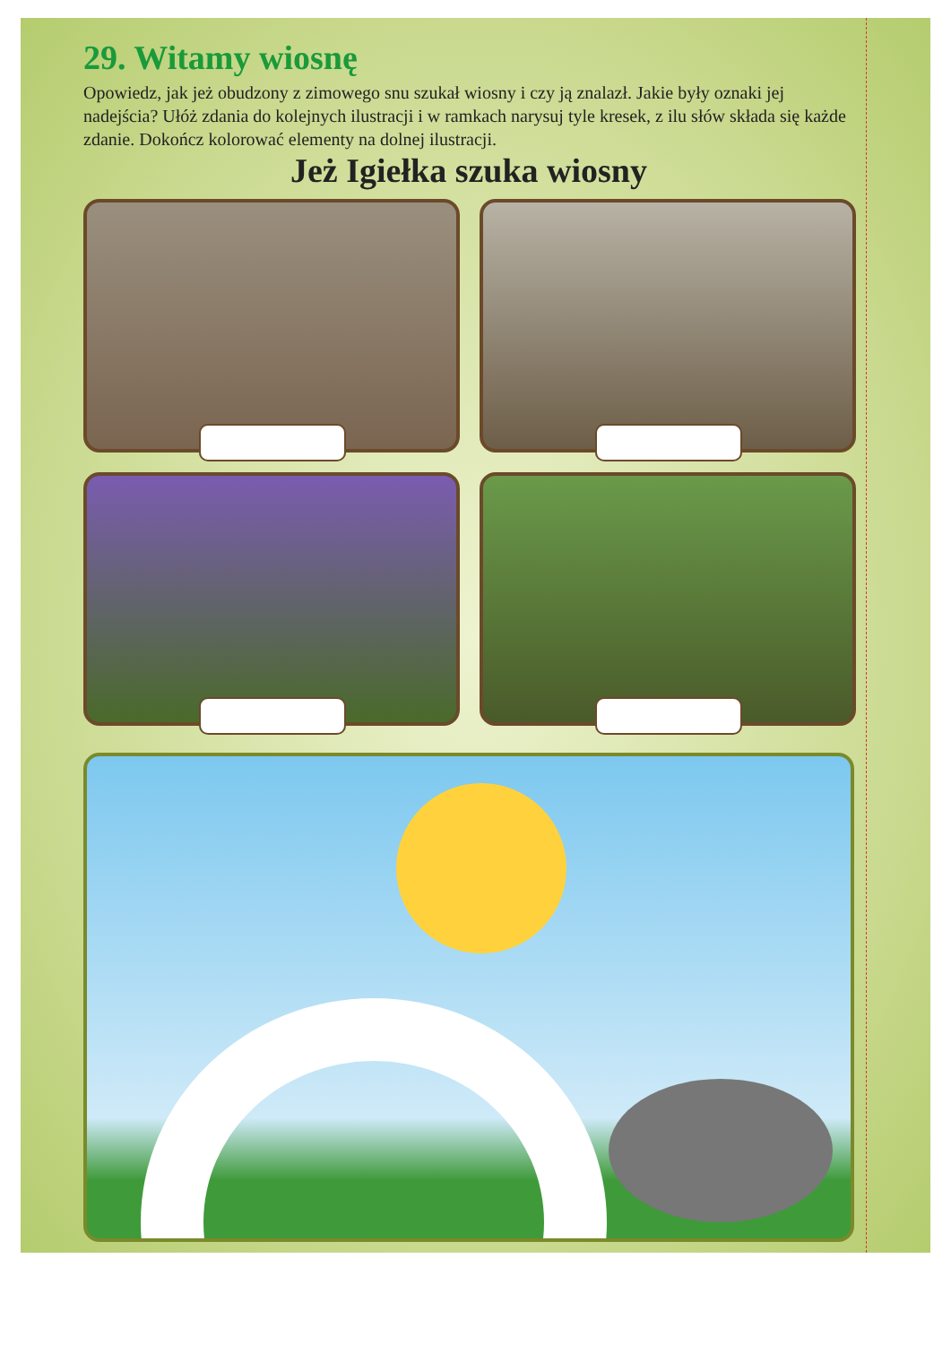29. Witamy wiosnę
Opowiedz, jak jeż obudzony z zimowego snu szukał wiosny i czy ją znalazł. Jakie były oznaki jej nadejścia? Ułóż zdania do kolejnych ilustracji i w ramkach narysuj tyle kresek, z ilu słów składa się każde zdanie. Dokończ kolorować elementy na dolnej ilustracji.
Jeż Igiełka szuka wiosny